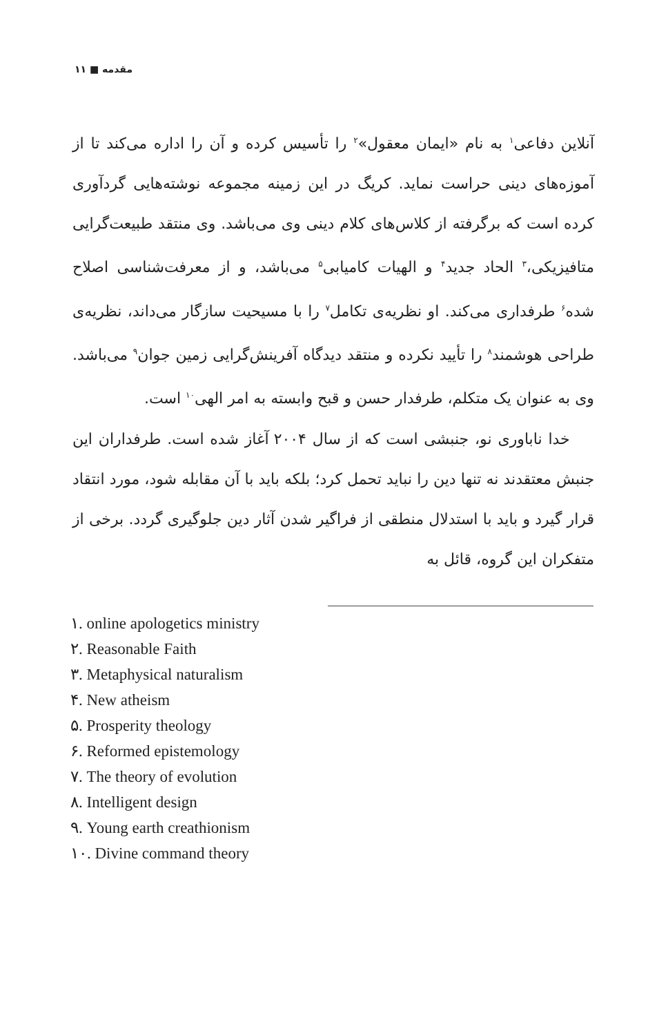مقدمه ■ ۱۱
آنلاین دفاعی<sup>۱</sup> به نام «ایمان معقول»<sup>۲</sup> را تأسیس کرده و آن را اداره می‌کند تا از آموزه‌های دینی حراست نماید. کریگ در این زمینه مجموعه نوشته‌هایی گردآوری کرده است که برگرفته از کلاس‌های کلام دینی وی می‌باشد. وی منتقد طبیعت‌گرایی متافیزیکی،<sup>۳</sup> الحاد جدید<sup>۴</sup> و الهیات کامیابی<sup>۵</sup> می‌باشد، و از معرفت‌شناسی اصلاح شده<sup>۶</sup> طرفداری می‌کند. او نظریه‌ی تکامل<sup>۷</sup> را با مسیحیت سازگار می‌داند، نظریه‌ی طراحی هوشمند<sup>۸</sup> را تأیید نکرده و منتقد دیدگاه آفرینش‌گرایی زمین جوان<sup>۹</sup> می‌باشد. وی به عنوان یک متکلم، طرفدار حسن و قبح وابسته به امر الهی<sup>۱۰</sup> است.
خدا ناباوری نو، جنبشی است که از سال ۲۰۰۴ آغاز شده است. طرفداران این جنبش معتقدند نه تنها دین را نباید تحمل کرد؛ بلکه باید با آن مقابله شود، مورد انتقاد قرار گیرد و باید با استدلال منطقی از فراگیر شدن آثار دین جلوگیری گردد. برخی از متفکران این گروه، قائل به
۱. online apologetics ministry
۲. Reasonable Faith
۳. Metaphysical naturalism
۴. New atheism
۵. Prosperity theology
۶. Reformed epistemology
۷. The theory of evolution
۸. Intelligent design
۹. Young earth creathionism
۱۰. Divine command theory